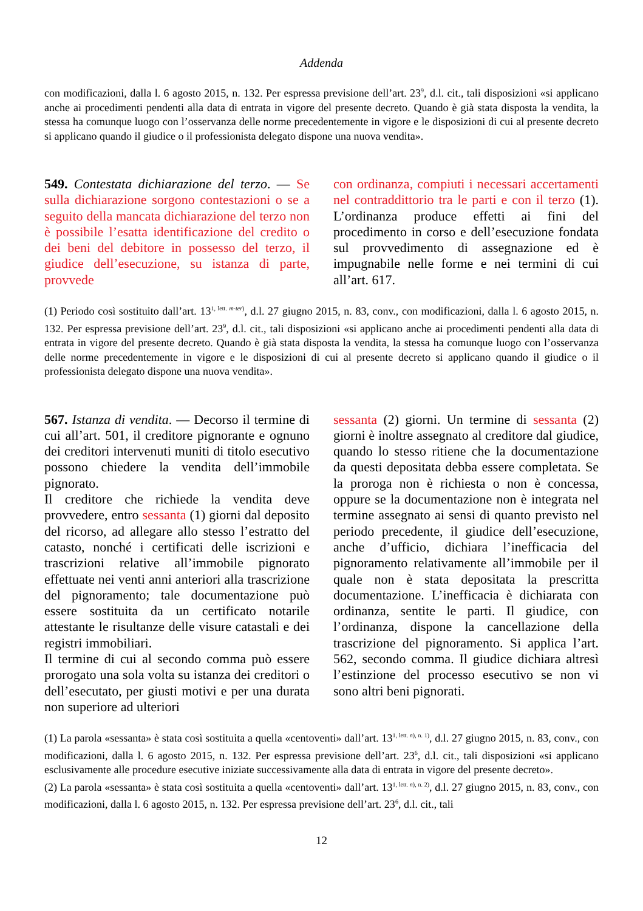Addenda
con modificazioni, dalla l. 6 agosto 2015, n. 132. Per espressa previsione dell’art. 23<sup>9</sup>, d.l. cit., tali disposizioni «si applicano anche ai procedimenti pendenti alla data di entrata in vigore del presente decreto. Quando è già stata disposta la vendita, la stessa ha comunque luogo con l’osservanza delle norme precedentemente in vigore e le disposizioni di cui al presente decreto si applicano quando il giudice o il professionista delegato dispone una nuova vendita».
549. Contestata dichiarazione del terzo. — Se sulla dichiarazione sorgono contestazioni o se a seguito della mancata dichiarazione del terzo non è possibile l’esatta identificazione del credito o dei beni del debitore in possesso del terzo, il giudice dell’esecuzione, su istanza di parte, provvede
con ordinanza, compiuti i necessari accertamenti nel contraddittorio tra le parti e con il terzo (1). L’ordinanza produce effetti ai fini del procedimento in corso e dell’esecuzione fondata sul provvedimento di assegnazione ed è impugnabile nelle forme e nei termini di cui all’art. 617.
(1) Periodo così sostituito dall’art. 13<sup>1, lett. m-ter)</sup>, d.l. 27 giugno 2015, n. 83, conv., con modificazioni, dalla l. 6 agosto 2015, n. 132. Per espressa previsione dell’art. 23<sup>9</sup>, d.l. cit., tali disposizioni «si applicano anche ai procedimenti pendenti alla data di entrata in vigore del presente decreto. Quando è già stata disposta la vendita, la stessa ha comunque luogo con l’osservanza delle norme precedentemente in vigore e le disposizioni di cui al presente decreto si applicano quando il giudice o il professionista delegato dispone una nuova vendita».
567. Istanza di vendita. — Decorso il termine di cui all’art. 501, il creditore pignorante e ognuno dei creditori intervenuti muniti di titolo esecutivo possono chiedere la vendita dell’immobile pignorato.
Il creditore che richiede la vendita deve provvedere, entro sessanta (1) giorni dal deposito del ricorso, ad allegare allo stesso l’estratto del catasto, nonché i certificati delle iscrizioni e trascrizioni relative all’immobile pignorato effettuate nei venti anni anteriori alla trascrizione del pignoramento; tale documentazione può essere sostituita da un certificato notarile attestante le risultanze delle visure catastali e dei registri immobiliari.
Il termine di cui al secondo comma può essere prorogato una sola volta su istanza dei creditori o dell’esecutato, per giusti motivi e per una durata non superiore ad ulteriori
sessanta (2) giorni. Un termine di sessanta (2) giorni è inoltre assegnato al creditore dal giudice, quando lo stesso ritiene che la documentazione da questi depositata debba essere completata. Se la proroga non è richiesta o non è concessa, oppure se la documentazione non è integrata nel termine assegnato ai sensi di quanto previsto nel periodo precedente, il giudice dell’esecuzione, anche d’ufficio, dichiara l’inefficacia del pignoramento relativamente all’immobile per il quale non è stata depositata la prescritta documentazione. L’inefficacia è dichiarata con ordinanza, sentite le parti. Il giudice, con l’ordinanza, dispone la cancellazione della trascrizione del pignoramento. Si applica l’art. 562, secondo comma. Il giudice dichiara altresì l’estinzione del processo esecutivo se non vi sono altri beni pignorati.
(1) La parola «sessanta» è stata così sostituita a quella «centoventi» dall’art. 13<sup>1, lett. n), n. 1)</sup>, d.l. 27 giugno 2015, n. 83, conv., con modificazioni, dalla l. 6 agosto 2015, n. 132. Per espressa previsione dell’art. 23<sup>6</sup>, d.l. cit., tali disposizioni «si applicano esclusivamente alle procedure esecutive iniziate successivamente alla data di entrata in vigore del presente decreto».
(2) La parola «sessanta» è stata così sostituita a quella «centoventi» dall’art. 13<sup>1, lett. n), n. 2)</sup>, d.l. 27 giugno 2015, n. 83, conv., con modificazioni, dalla l. 6 agosto 2015, n. 132. Per espressa previsione dell’art. 23<sup>6</sup>, d.l. cit., tali
12